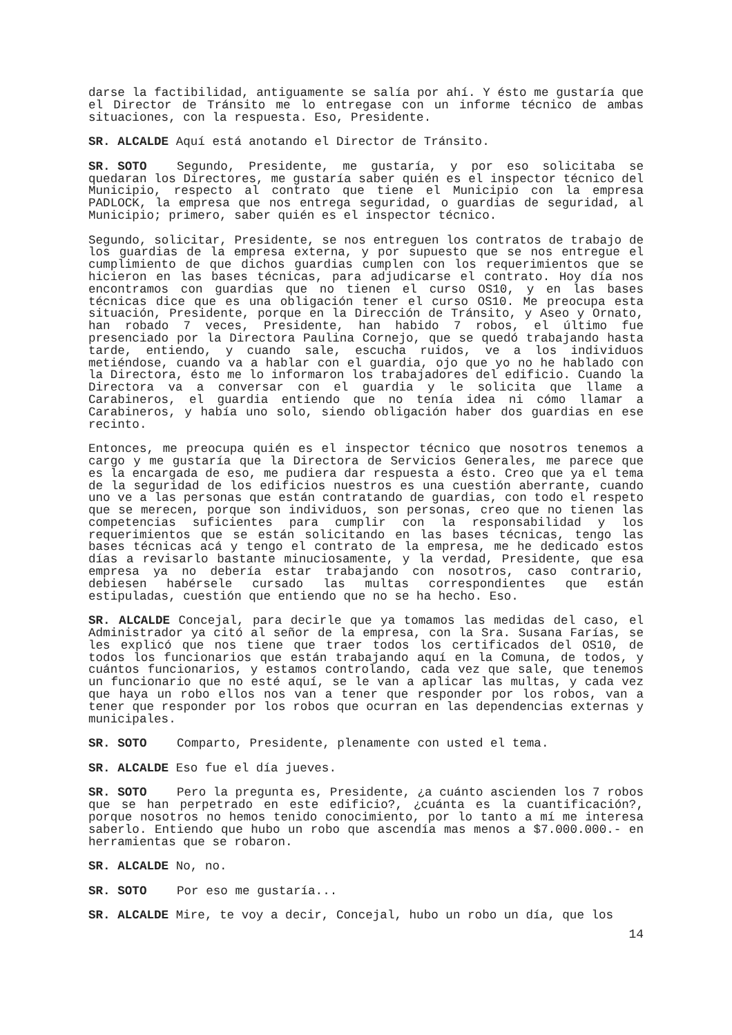darse la factibilidad, antiguamente se salía por ahí. Y ésto me gustaría que el Director de Tránsito me lo entregase con un informe técnico de ambas situaciones, con la respuesta. Eso, Presidente.
SR. ALCALDE Aquí está anotando el Director de Tránsito.
SR. SOTO Segundo, Presidente, me gustaría, y por eso solicitaba se quedaran los Directores, me gustaría saber quién es el inspector técnico del Municipio, respecto al contrato que tiene el Municipio con la empresa PADLOCK, la empresa que nos entrega seguridad, o guardias de seguridad, al Municipio; primero, saber quién es el inspector técnico.
Segundo, solicitar, Presidente, se nos entreguen los contratos de trabajo de los guardias de la empresa externa, y por supuesto que se nos entregue el cumplimiento de que dichos guardias cumplen con los requerimientos que se hicieron en las bases técnicas, para adjudicarse el contrato. Hoy día nos encontramos con guardias que no tienen el curso OS10, y en las bases técnicas dice que es una obligación tener el curso OS10. Me preocupa esta situación, Presidente, porque en la Dirección de Tránsito, y Aseo y Ornato, han robado 7 veces, Presidente, han habido 7 robos, el último fue presenciado por la Directora Paulina Cornejo, que se quedó trabajando hasta tarde, entiendo, y cuando sale, escucha ruidos, ve a los individuos metiéndose, cuando va a hablar con el guardia, ojo que yo no he hablado con la Directora, ésto me lo informaron los trabajadores del edificio. Cuando la Directora va a conversar con el guardia y le solicita que llame a Carabineros, el guardia entiendo que no tenía idea ni cómo llamar a Carabineros, y había uno solo, siendo obligación haber dos guardias en ese recinto.
Entonces, me preocupa quién es el inspector técnico que nosotros tenemos a cargo y me gustaría que la Directora de Servicios Generales, me parece que es la encargada de eso, me pudiera dar respuesta a ésto. Creo que ya el tema de la seguridad de los edificios nuestros es una cuestión aberrante, cuando uno ve a las personas que están contratando de guardias, con todo el respeto que se merecen, porque son individuos, son personas, creo que no tienen las competencias suficientes para cumplir con la responsabilidad y los requerimientos que se están solicitando en las bases técnicas, tengo las bases técnicas acá y tengo el contrato de la empresa, me he dedicado estos días a revisarlo bastante minuciosamente, y la verdad, Presidente, que esa empresa ya no debería estar trabajando con nosotros, caso contrario, debiesen habérsele cursado las multas correspondientes que están estipuladas, cuestión que entiendo que no se ha hecho. Eso.
SR. ALCALDE Concejal, para decirle que ya tomamos las medidas del caso, el Administrador ya citó al señor de la empresa, con la Sra. Susana Farías, se les explicó que nos tiene que traer todos los certificados del OS10, de todos los funcionarios que están trabajando aquí en la Comuna, de todos, y cuántos funcionarios, y estamos controlando, cada vez que sale, que tenemos un funcionario que no esté aquí, se le van a aplicar las multas, y cada vez que haya un robo ellos nos van a tener que responder por los robos, van a tener que responder por los robos que ocurran en las dependencias externas y municipales.
SR. SOTO Comparto, Presidente, plenamente con usted el tema.
SR. ALCALDE Eso fue el día jueves.
SR. SOTO Pero la pregunta es, Presidente, ¿a cuánto ascienden los 7 robos que se han perpetrado en este edificio?, ¿cuánta es la cuantificación?, porque nosotros no hemos tenido conocimiento, por lo tanto a mí me interesa saberlo. Entiendo que hubo un robo que ascendía mas menos a $7.000.000.- en herramientas que se robaron.
SR. ALCALDE No, no.
SR. SOTO Por eso me gustaría...
SR. ALCALDE Mire, te voy a decir, Concejal, hubo un robo un día, que los
14